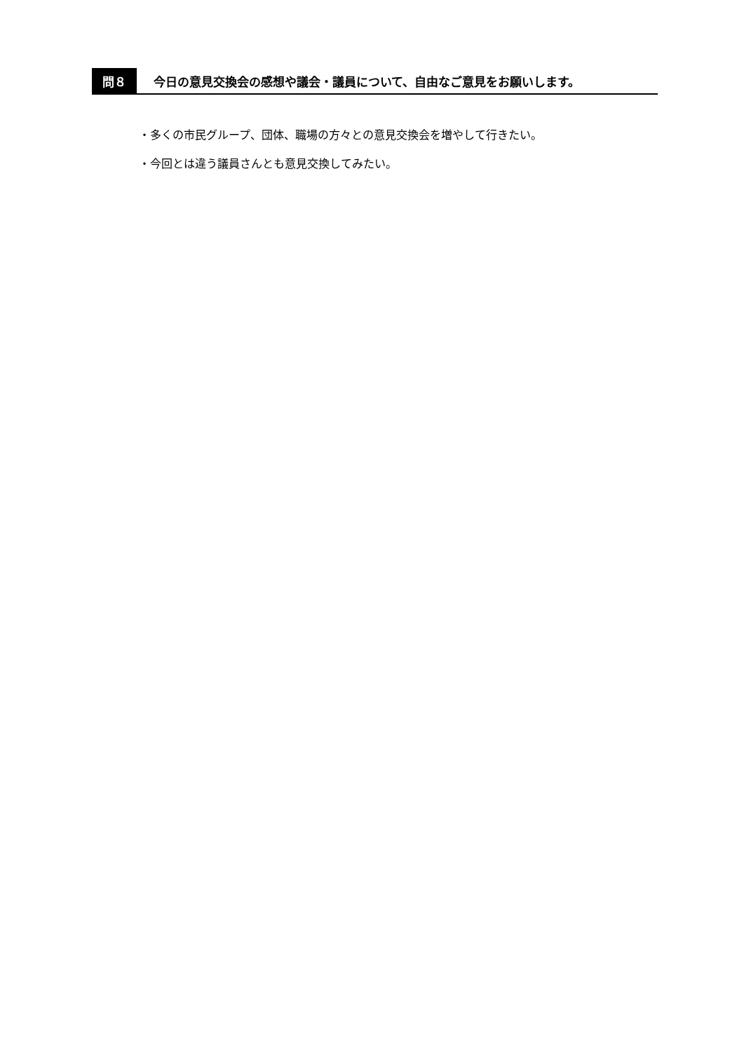問８
今日の意見交換会の感想や議会・議員について、自由なご意見をお願いします。
・多くの市民グループ、団体、職場の方々との意見交換会を増やして行きたい。
・今回とは違う議員さんとも意見交換してみたい。